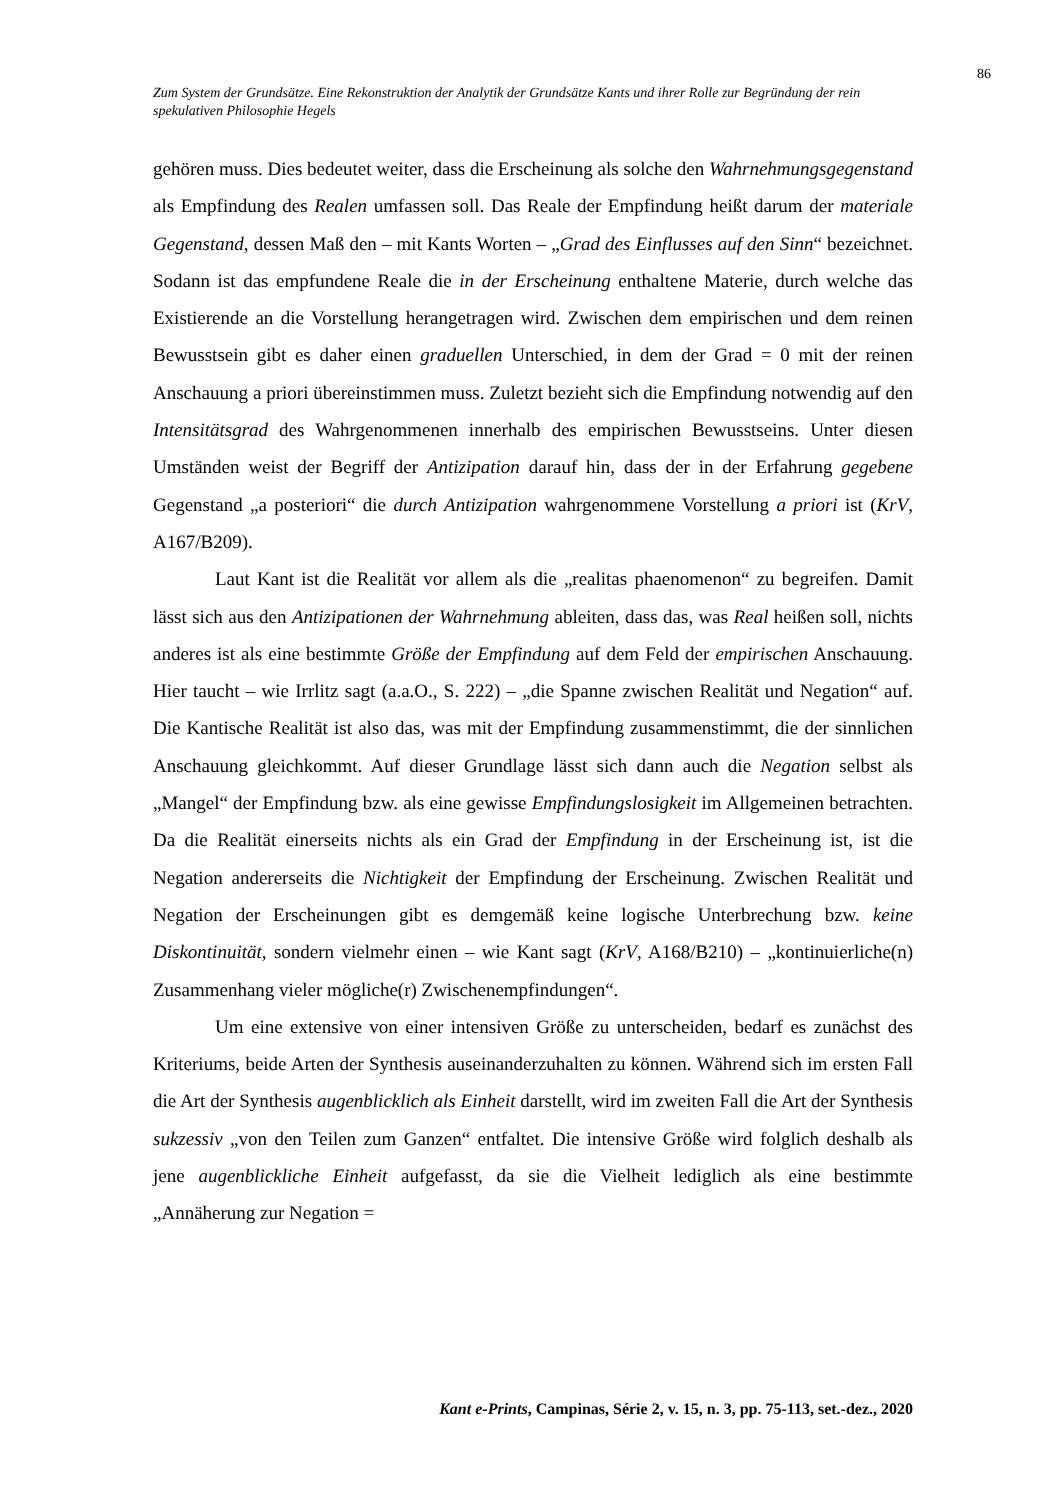86
Zum System der Grundsätze. Eine Rekonstruktion der Analytik der Grundsätze Kants und ihrer Rolle zur Begründung der rein spekulativen Philosophie Hegels
gehören muss. Dies bedeutet weiter, dass die Erscheinung als solche den Wahrnehmungsgegenstand als Empfindung des Realen umfassen soll. Das Reale der Empfindung heißt darum der materiale Gegenstand, dessen Maß den – mit Kants Worten – „Grad des Einflusses auf den Sinn“ bezeichnet. Sodann ist das empfundene Reale die in der Erscheinung enthaltene Materie, durch welche das Existierende an die Vorstellung herangetragen wird. Zwischen dem empirischen und dem reinen Bewusstsein gibt es daher einen graduellen Unterschied, in dem der Grad = 0 mit der reinen Anschauung a priori übereinstimmen muss. Zuletzt bezieht sich die Empfindung notwendig auf den Intensitätsgrad des Wahrgenommenen innerhalb des empirischen Bewusstseins. Unter diesen Umständen weist der Begriff der Antizipation darauf hin, dass der in der Erfahrung gegebene Gegenstand „a posteriori“ die durch Antizipation wahrgenommene Vorstellung a priori ist (KrV, A167/B209).
Laut Kant ist die Realität vor allem als die „realitas phaenomenon“ zu begreifen. Damit lässt sich aus den Antizipationen der Wahrnehmung ableiten, dass das, was Real heißen soll, nichts anderes ist als eine bestimmte Größe der Empfindung auf dem Feld der empirischen Anschauung. Hier taucht – wie Irrlitz sagt (a.a.O., S. 222) – „die Spanne zwischen Realität und Negation“ auf. Die Kantische Realität ist also das, was mit der Empfindung zusammenstimmt, die der sinnlichen Anschauung gleichkommt. Auf dieser Grundlage lässt sich dann auch die Negation selbst als „Mangel“ der Empfindung bzw. als eine gewisse Empfindungslosigkeit im Allgemeinen betrachten. Da die Realität einerseits nichts als ein Grad der Empfindung in der Erscheinung ist, ist die Negation andererseits die Nichtigkeit der Empfindung der Erscheinung. Zwischen Realität und Negation der Erscheinungen gibt es demgemäß keine logische Unterbrechung bzw. keine Diskontinuität, sondern vielmehr einen – wie Kant sagt (KrV, A168/B210) – „kontinuierliche(n) Zusammenhang vieler mögliche(r) Zwischenempfindungen“.
Um eine extensive von einer intensiven Größe zu unterscheiden, bedarf es zunächst des Kriteriums, beide Arten der Synthesis auseinanderzuhalten zu können. Während sich im ersten Fall die Art der Synthesis augenblicklich als Einheit darstellt, wird im zweiten Fall die Art der Synthesis sukzessiv „von den Teilen zum Ganzen“ entfaltet. Die intensive Größe wird folglich deshalb als jene augenblickliche Einheit aufgefasst, da sie die Vielheit lediglich als eine bestimmte „Annäherung zur Negation =
Kant e-Prints, Campinas, Série 2, v. 15, n. 3, pp. 75-113, set.-dez., 2020